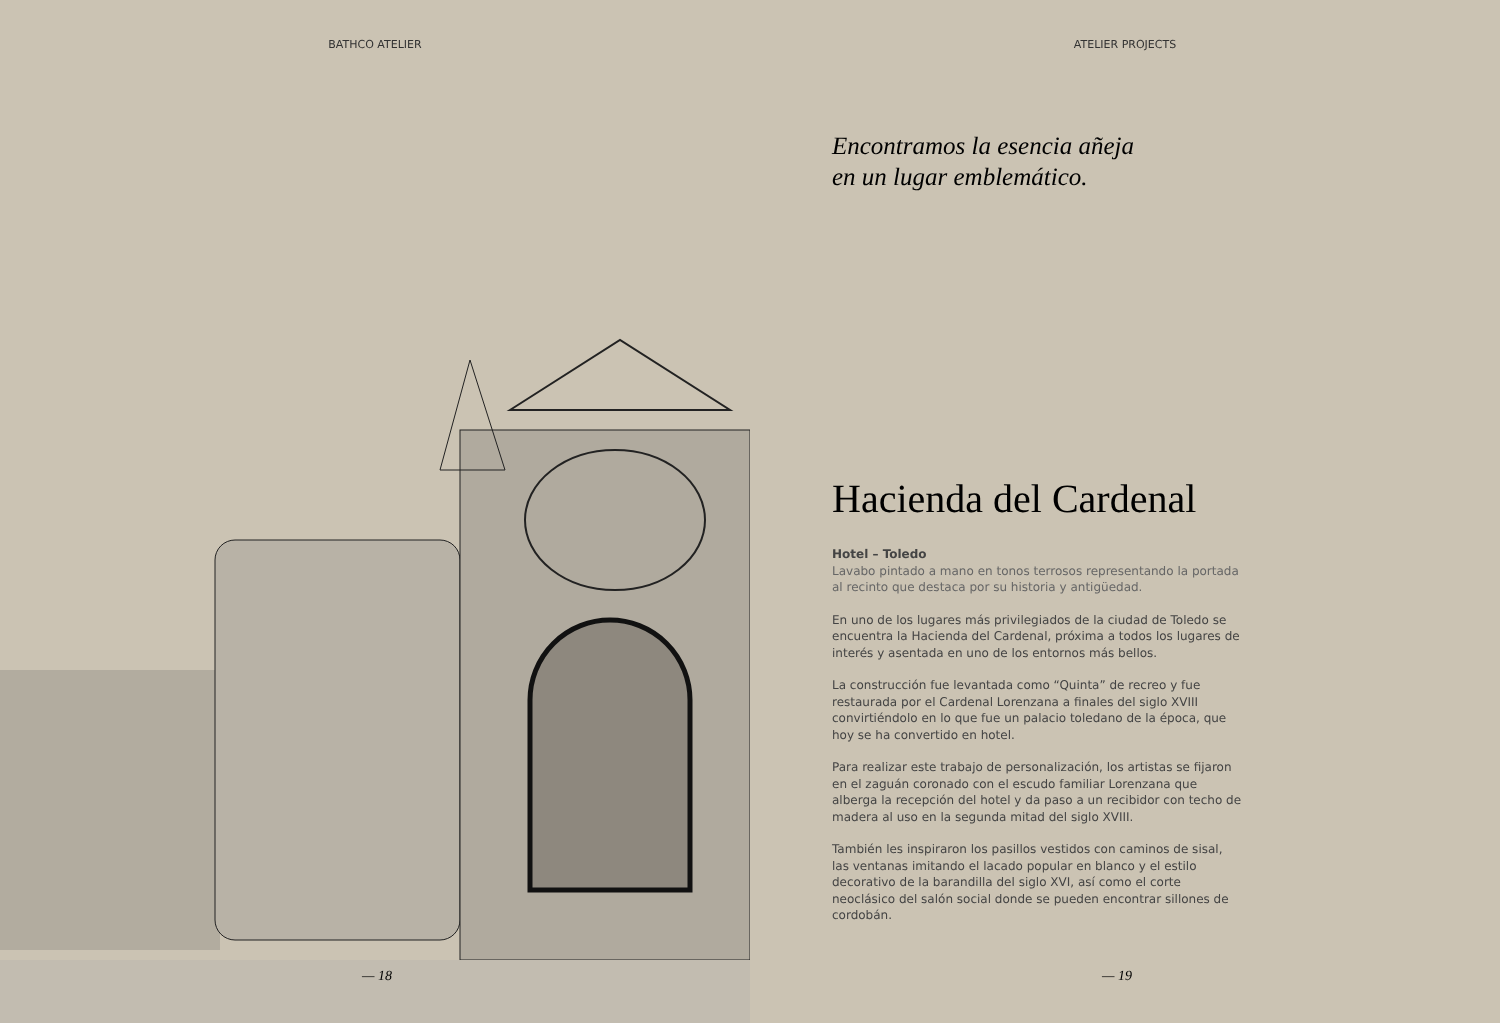BATHCO ATELIER
— 18
ATELIER PROJECTS
Encontramos la esencia añeja
en un lugar emblemático.
Hacienda del Cardenal
Hotel – Toledo
Lavabo pintado a mano en tonos terrosos representando la portada al recinto que destaca por su historia y antigüedad.
En uno de los lugares más privilegiados de la ciudad de Toledo se encuentra la Hacienda del Cardenal, próxima a todos los lugares de interés y asentada en uno de los entornos más bellos.
La construcción fue levantada como “Quinta” de recreo y fue restaurada por el Cardenal Lorenzana a finales del siglo XVIII convirtiéndolo en lo que fue un palacio toledano de la época, que hoy se ha convertido en hotel.
Para realizar este trabajo de personalización, los artistas se fijaron en el zaguán coronado con el escudo familiar Lorenzana que alberga la recepción del hotel y da paso a un recibidor con techo de madera al uso en la segunda mitad del siglo XVIII.
También les inspiraron los pasillos vestidos con caminos de sisal, las ventanas imitando el lacado popular en blanco y el estilo decorativo de la barandilla del siglo XVI, así como el corte neoclásico del salón social donde se pueden encontrar sillones de cordobán.
— 19